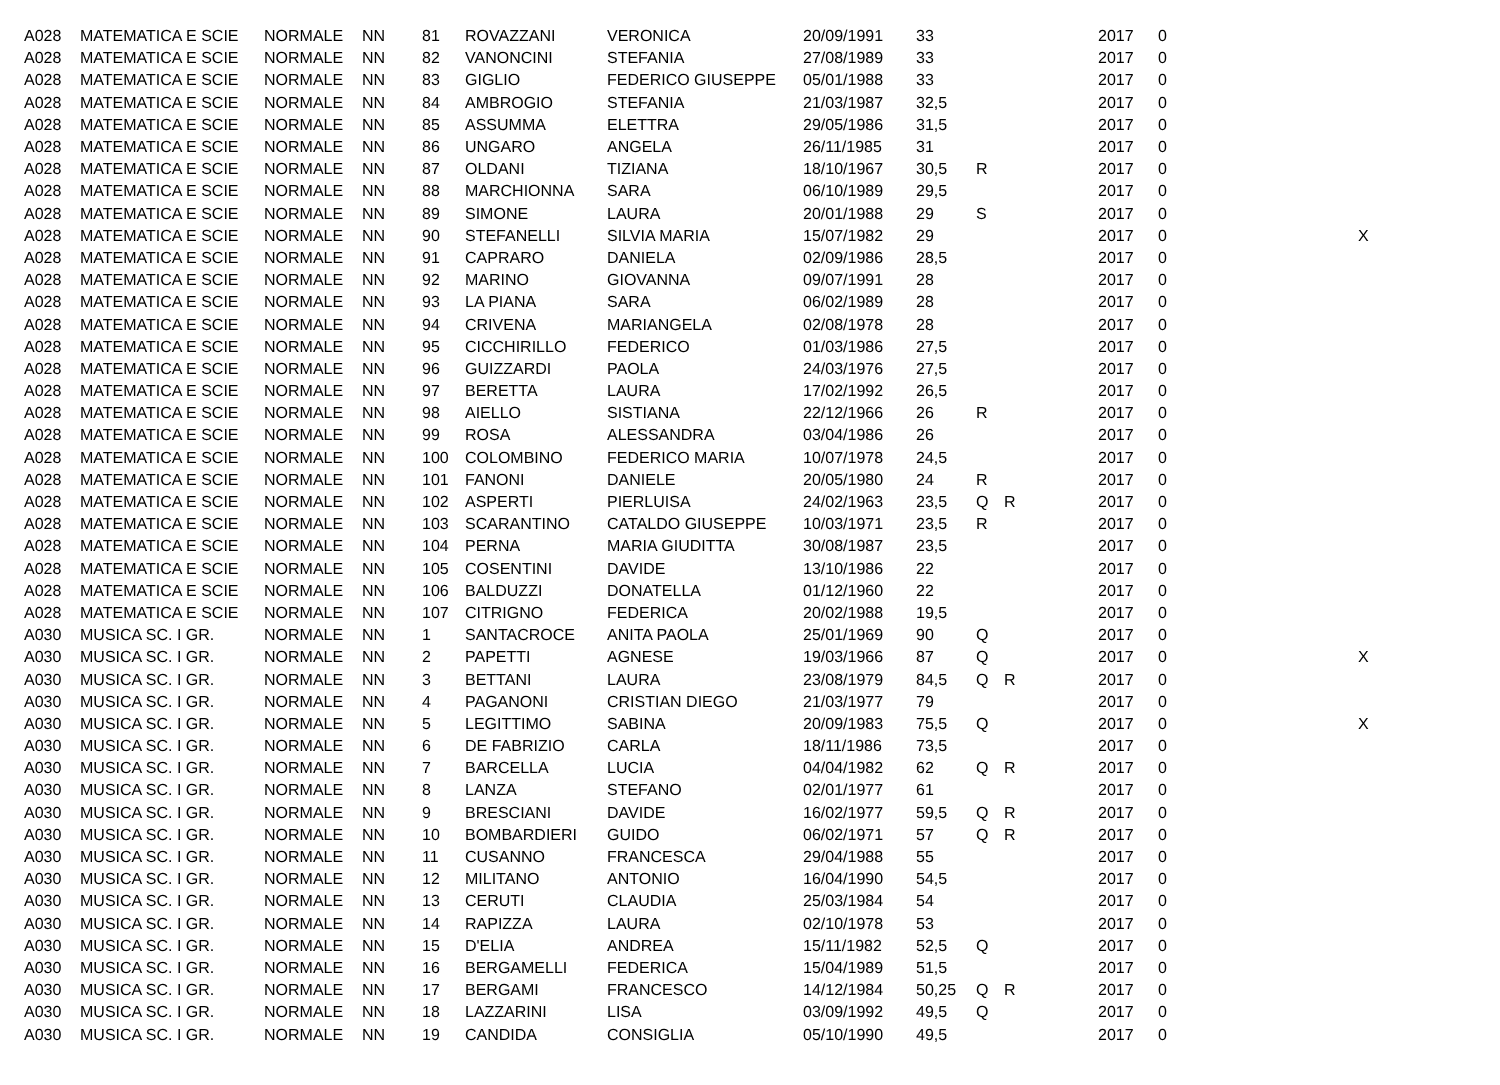| A028 | MATEMATICA E SCIE | NORMALE | NN | 81 | ROVAZZANI | VERONICA | 20/09/1991 | 33 | | | 2017 | 0 | |
| A028 | MATEMATICA E SCIE | NORMALE | NN | 82 | VANONCINI | STEFANIA | 27/08/1989 | 33 | | | 2017 | 0 | |
| A028 | MATEMATICA E SCIE | NORMALE | NN | 83 | GIGLIO | FEDERICO GIUSEPPE | 05/01/1988 | 33 | | | 2017 | 0 | |
| A028 | MATEMATICA E SCIE | NORMALE | NN | 84 | AMBROGIO | STEFANIA | 21/03/1987 | 32,5 | | | 2017 | 0 | |
| A028 | MATEMATICA E SCIE | NORMALE | NN | 85 | ASSUMMA | ELETTRA | 29/05/1986 | 31,5 | | | 2017 | 0 | |
| A028 | MATEMATICA E SCIE | NORMALE | NN | 86 | UNGARO | ANGELA | 26/11/1985 | 31 | | | 2017 | 0 | |
| A028 | MATEMATICA E SCIE | NORMALE | NN | 87 | OLDANI | TIZIANA | 18/10/1967 | 30,5 | R | | 2017 | 0 | |
| A028 | MATEMATICA E SCIE | NORMALE | NN | 88 | MARCHIONNA | SARA | 06/10/1989 | 29,5 | | | 2017 | 0 | |
| A028 | MATEMATICA E SCIE | NORMALE | NN | 89 | SIMONE | LAURA | 20/01/1988 | 29 | S | | 2017 | 0 | |
| A028 | MATEMATICA E SCIE | NORMALE | NN | 90 | STEFANELLI | SILVIA MARIA | 15/07/1982 | 29 | | | 2017 | 0 | X |
| A028 | MATEMATICA E SCIE | NORMALE | NN | 91 | CAPRARO | DANIELA | 02/09/1986 | 28,5 | | | 2017 | 0 | |
| A028 | MATEMATICA E SCIE | NORMALE | NN | 92 | MARINO | GIOVANNA | 09/07/1991 | 28 | | | 2017 | 0 | |
| A028 | MATEMATICA E SCIE | NORMALE | NN | 93 | LA PIANA | SARA | 06/02/1989 | 28 | | | 2017 | 0 | |
| A028 | MATEMATICA E SCIE | NORMALE | NN | 94 | CRIVENA | MARIANGELA | 02/08/1978 | 28 | | | 2017 | 0 | |
| A028 | MATEMATICA E SCIE | NORMALE | NN | 95 | CICCHIRILLO | FEDERICO | 01/03/1986 | 27,5 | | | 2017 | 0 | |
| A028 | MATEMATICA E SCIE | NORMALE | NN | 96 | GUIZZARDI | PAOLA | 24/03/1976 | 27,5 | | | 2017 | 0 | |
| A028 | MATEMATICA E SCIE | NORMALE | NN | 97 | BERETTA | LAURA | 17/02/1992 | 26,5 | | | 2017 | 0 | |
| A028 | MATEMATICA E SCIE | NORMALE | NN | 98 | AIELLO | SISTIANA | 22/12/1966 | 26 | R | | 2017 | 0 | |
| A028 | MATEMATICA E SCIE | NORMALE | NN | 99 | ROSA | ALESSANDRA | 03/04/1986 | 26 | | | 2017 | 0 | |
| A028 | MATEMATICA E SCIE | NORMALE | NN | 100 | COLOMBINO | FEDERICO MARIA | 10/07/1978 | 24,5 | | | 2017 | 0 | |
| A028 | MATEMATICA E SCIE | NORMALE | NN | 101 | FANONI | DANIELE | 20/05/1980 | 24 | R | | 2017 | 0 | |
| A028 | MATEMATICA E SCIE | NORMALE | NN | 102 | ASPERTI | PIERLUISA | 24/02/1963 | 23,5 | Q | R | 2017 | 0 | |
| A028 | MATEMATICA E SCIE | NORMALE | NN | 103 | SCARANTINO | CATALDO GIUSEPPE | 10/03/1971 | 23,5 | R | | 2017 | 0 | |
| A028 | MATEMATICA E SCIE | NORMALE | NN | 104 | PERNA | MARIA GIUDITTA | 30/08/1987 | 23,5 | | | 2017 | 0 | |
| A028 | MATEMATICA E SCIE | NORMALE | NN | 105 | COSENTINI | DAVIDE | 13/10/1986 | 22 | | | 2017 | 0 | |
| A028 | MATEMATICA E SCIE | NORMALE | NN | 106 | BALDUZZI | DONATELLA | 01/12/1960 | 22 | | | 2017 | 0 | |
| A028 | MATEMATICA E SCIE | NORMALE | NN | 107 | CITRIGNO | FEDERICA | 20/02/1988 | 19,5 | | | 2017 | 0 | |
| A030 | MUSICA SC. I GR. | NORMALE | NN | 1 | SANTACROCE | ANITA PAOLA | 25/01/1969 | 90 | Q | | 2017 | 0 | |
| A030 | MUSICA SC. I GR. | NORMALE | NN | 2 | PAPETTI | AGNESE | 19/03/1966 | 87 | Q | | 2017 | 0 | X |
| A030 | MUSICA SC. I GR. | NORMALE | NN | 3 | BETTANI | LAURA | 23/08/1979 | 84,5 | Q | R | 2017 | 0 | |
| A030 | MUSICA SC. I GR. | NORMALE | NN | 4 | PAGANONI | CRISTIAN DIEGO | 21/03/1977 | 79 | | | 2017 | 0 | |
| A030 | MUSICA SC. I GR. | NORMALE | NN | 5 | LEGITTIMO | SABINA | 20/09/1983 | 75,5 | Q | | 2017 | 0 | X |
| A030 | MUSICA SC. I GR. | NORMALE | NN | 6 | DE FABRIZIO | CARLA | 18/11/1986 | 73,5 | | | 2017 | 0 | |
| A030 | MUSICA SC. I GR. | NORMALE | NN | 7 | BARCELLA | LUCIA | 04/04/1982 | 62 | Q | R | 2017 | 0 | |
| A030 | MUSICA SC. I GR. | NORMALE | NN | 8 | LANZA | STEFANO | 02/01/1977 | 61 | | | 2017 | 0 | |
| A030 | MUSICA SC. I GR. | NORMALE | NN | 9 | BRESCIANI | DAVIDE | 16/02/1977 | 59,5 | Q | R | 2017 | 0 | |
| A030 | MUSICA SC. I GR. | NORMALE | NN | 10 | BOMBARDIERI | GUIDO | 06/02/1971 | 57 | Q | R | 2017 | 0 | |
| A030 | MUSICA SC. I GR. | NORMALE | NN | 11 | CUSANNO | FRANCESCA | 29/04/1988 | 55 | | | 2017 | 0 | |
| A030 | MUSICA SC. I GR. | NORMALE | NN | 12 | MILITANO | ANTONIO | 16/04/1990 | 54,5 | | | 2017 | 0 | |
| A030 | MUSICA SC. I GR. | NORMALE | NN | 13 | CERUTI | CLAUDIA | 25/03/1984 | 54 | | | 2017 | 0 | |
| A030 | MUSICA SC. I GR. | NORMALE | NN | 14 | RAPIZZA | LAURA | 02/10/1978 | 53 | | | 2017 | 0 | |
| A030 | MUSICA SC. I GR. | NORMALE | NN | 15 | D'ELIA | ANDREA | 15/11/1982 | 52,5 | Q | | 2017 | 0 | |
| A030 | MUSICA SC. I GR. | NORMALE | NN | 16 | BERGAMELLI | FEDERICA | 15/04/1989 | 51,5 | | | 2017 | 0 | |
| A030 | MUSICA SC. I GR. | NORMALE | NN | 17 | BERGAMI | FRANCESCO | 14/12/1984 | 50,25 | Q | R | 2017 | 0 | |
| A030 | MUSICA SC. I GR. | NORMALE | NN | 18 | LAZZARINI | LISA | 03/09/1992 | 49,5 | Q | | 2017 | 0 | |
| A030 | MUSICA SC. I GR. | NORMALE | NN | 19 | CANDIDA | CONSIGLIA | 05/10/1990 | 49,5 | | | 2017 | 0 | |